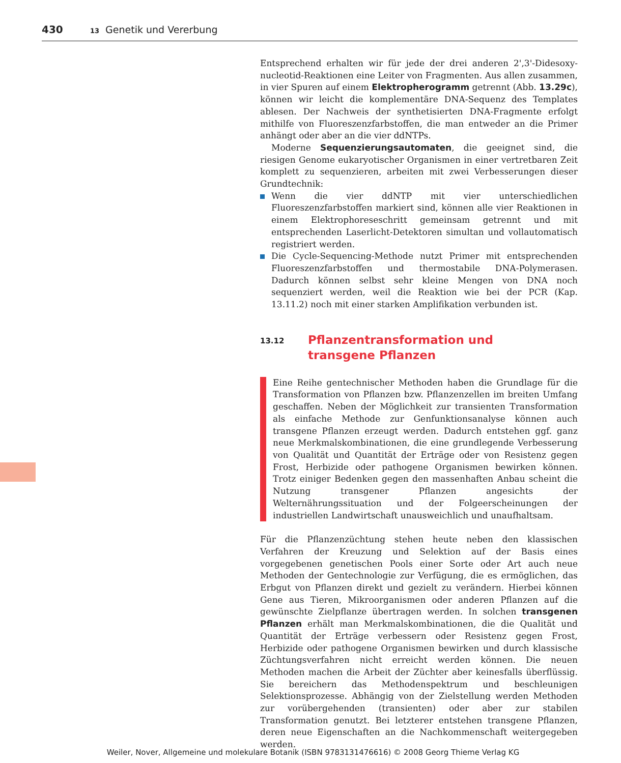430 13 Genetik und Vererbung
Entsprechend erhalten wir für jede der drei anderen 2',3'-Didesoxy­nucleotid-Reaktionen eine Leiter von Fragmenten. Aus allen zusammen, in vier Spuren auf einem Elektropherogramm getrennt (Abb. 13.29c), können wir leicht die komplementäre DNA-Sequenz des Templates ablesen. Der Nachweis der synthetisierten DNA-Fragmente erfolgt mithilfe von Fluoreszenzfarbstoffen, die man entweder an die Primer anhängt oder aber an die vier ddNTPs.
Moderne Sequenzierungsautomaten, die geeignet sind, die riesigen Genome eukaryotischer Organismen in einer vertretbaren Zeit komplett zu sequenzieren, arbeiten mit zwei Verbesserungen dieser Grundtechnik:
Wenn die vier ddNTP mit vier unterschiedlichen Fluoreszenzfarbstoffen markiert sind, können alle vier Reaktionen in einem Elektrophoreseschritt gemeinsam getrennt und mit entsprechenden Laserlicht-Detektoren simultan und vollautomatisch registriert werden.
Die Cycle-Sequencing-Methode nutzt Primer mit entsprechenden Fluoreszenzfarbstoffen und thermostabile DNA-Polymerasen. Dadurch können selbst sehr kleine Mengen von DNA noch sequenziert werden, weil die Reaktion wie bei der PCR (Kap. 13.11.2) noch mit einer starken Amplifikation verbunden ist.
13.12 Pflanzentransformation und
transgene Pflanzen
Eine Reihe gentechnischer Methoden haben die Grundlage für die Transformation von Pflanzen bzw. Pflanzenzellen im breiten Umfang geschaffen. Neben der Möglichkeit zur transienten Transformation als einfache Methode zur Genfunktionsanalyse können auch transgene Pflanzen erzeugt werden. Dadurch entstehen ggf. ganz neue Merkmalskombinationen, die eine grundlegende Verbesserung von Qualität und Quantität der Erträge oder von Resistenz gegen Frost, Herbizide oder pathogene Organismen bewirken können. Trotz einiger Bedenken gegen den massenhaften Anbau scheint die Nutzung transgener Pflanzen angesichts der Welternährungssituation und der Folgeerscheinungen der industriellen Landwirtschaft unausweichlich und unaufhaltsam.
Für die Pflanzenzüchtung stehen heute neben den klassischen Verfahren der Kreuzung und Selektion auf der Basis eines vorgegebenen genetischen Pools einer Sorte oder Art auch neue Methoden der Gentechnologie zur Verfügung, die es ermöglichen, das Erbgut von Pflanzen direkt und gezielt zu verändern. Hierbei können Gene aus Tieren, Mikroorganismen oder anderen Pflanzen auf die gewünschte Zielpflanze übertragen werden. In solchen transgenen Pflanzen erhält man Merkmalskombinationen, die die Qualität und Quantität der Erträge verbessern oder Resistenz gegen Frost, Herbizide oder pathogene Organismen bewirken und durch klassische Züchtungsverfahren nicht erreicht werden können. Die neuen Methoden machen die Arbeit der Züchter aber keinesfalls überflüssig. Sie bereichern das Methodenspektrum und beschleunigen Selektionsprozesse. Abhängig von der Zielstellung werden Methoden zur vorübergehenden (transienten) oder aber zur stabilen Transformation genutzt. Bei letzterer entstehen transgene Pflanzen, deren neue Eigenschaften an die Nachkommenschaft weitergegeben werden.
Weiler, Nover, Allgemeine und molekulare Botanik (ISBN 9783131476616) © 2008 Georg Thieme Verlag KG